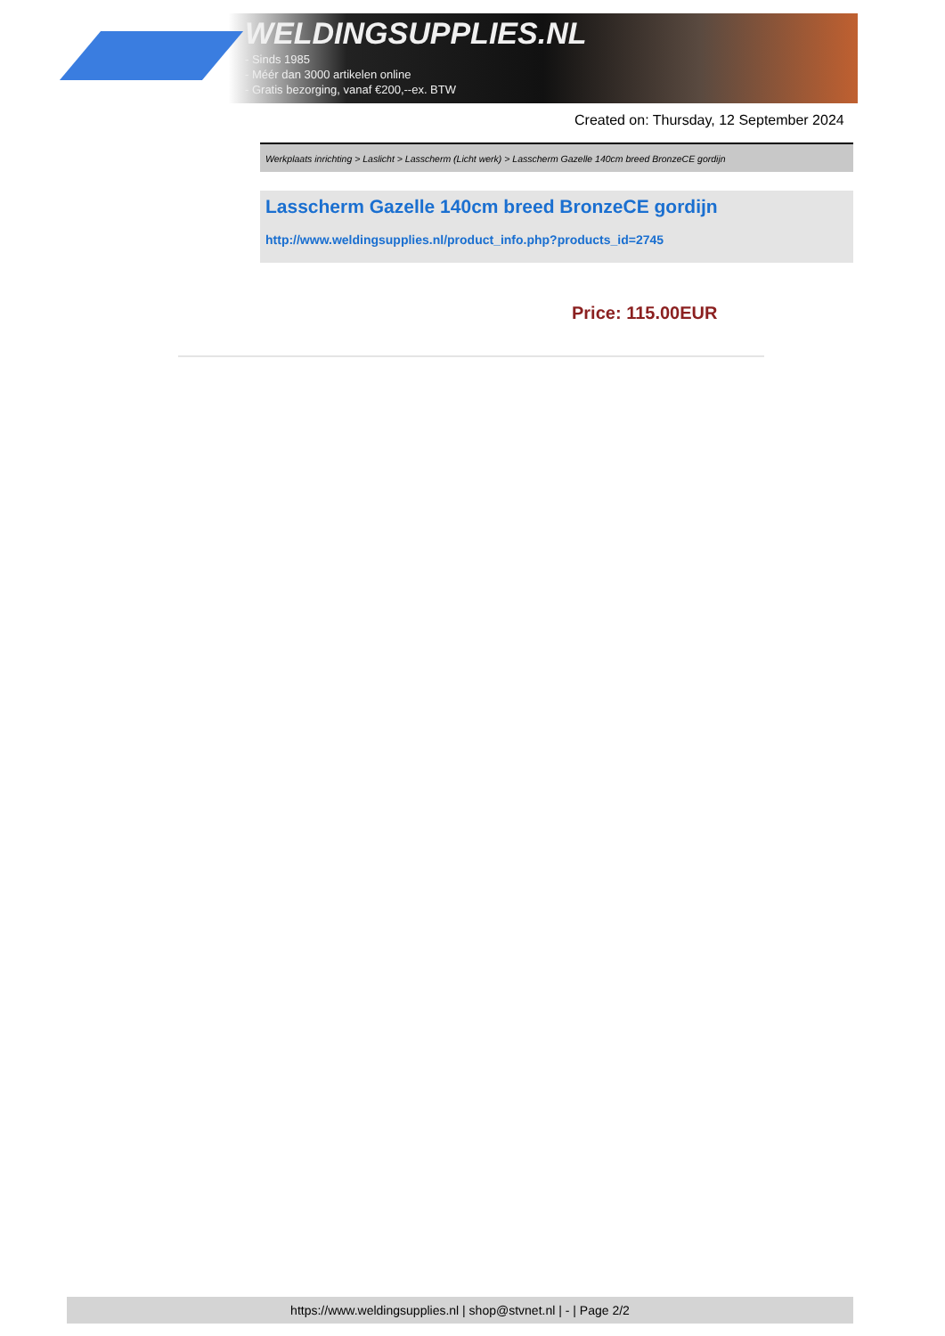WELDINGSUPPLIES.NL
- Sinds 1985
- Méér dan 3000 artikelen online
- Gratis bezorging, vanaf €200,--ex. BTW
Created on: Thursday, 12 September 2024
Werkplaats inrichting > Laslicht > Lasscherm (Licht werk) > Lasscherm Gazelle 140cm breed BronzeCE gordijn
Lasscherm Gazelle 140cm breed BronzeCE gordijn
http://www.weldingsupplies.nl/product_info.php?products_id=2745
Price: 115.00EUR
https://www.weldingsupplies.nl | shop@stvnet.nl | - | Page 2/2